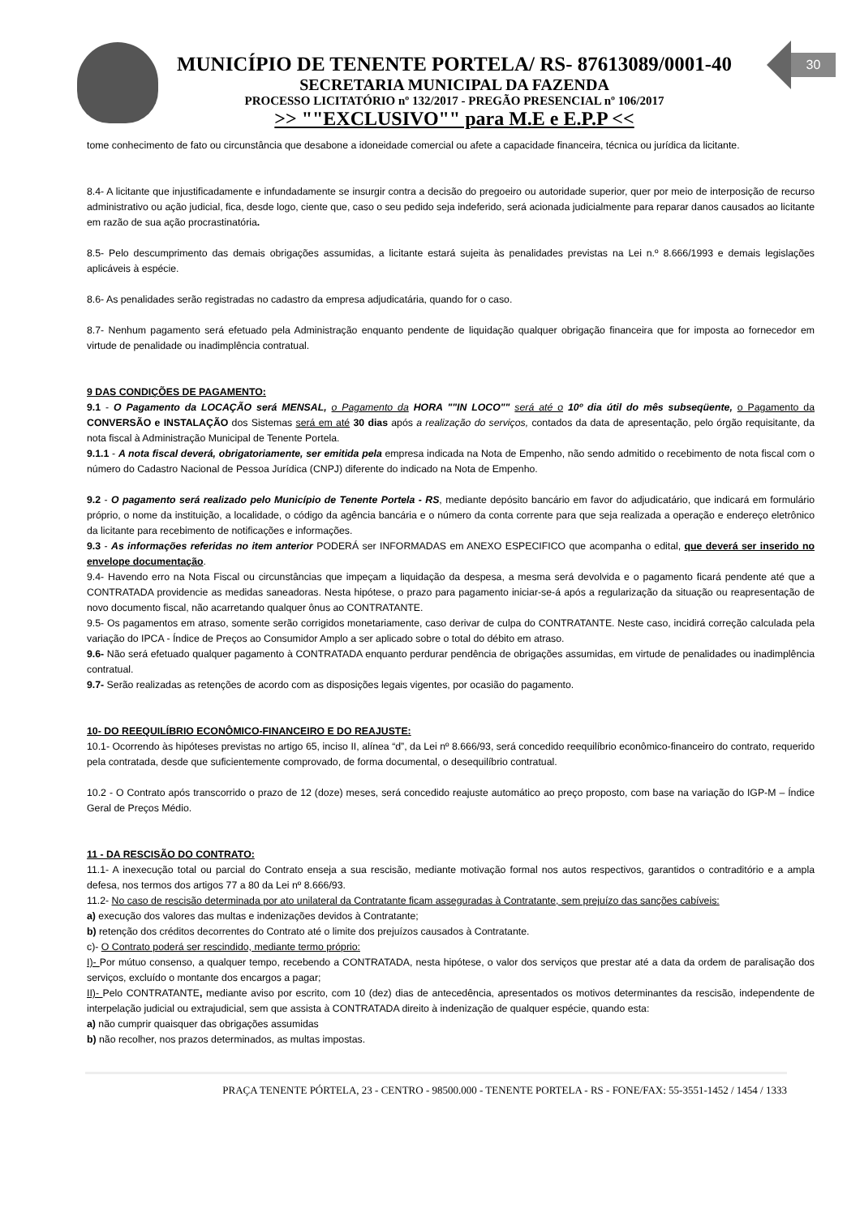30
MUNICÍPIO DE TENENTE PORTELA/ RS- 87613089/0001-40
SECRETARIA MUNICIPAL DA FAZENDA
PROCESSO LICITATÓRIO nº 132/2017 - PREGÃO PRESENCIAL nº 106/2017
>> ""EXCLUSIVO"" para M.E e E.P.P <<
tome conhecimento de fato ou circunstância que desabone a idoneidade comercial ou afete a capacidade financeira, técnica ou jurídica da licitante.
8.4- A licitante que injustificadamente e infundadamente se insurgir contra a decisão do pregoeiro ou autoridade superior, quer por meio de interposição de recurso administrativo ou ação judicial, fica, desde logo, ciente que, caso o seu pedido seja indeferido, será acionada judicialmente para reparar danos causados ao licitante em razão de sua ação procrastinatória.
8.5- Pelo descumprimento das demais obrigações assumidas, a licitante estará sujeita às penalidades previstas na Lei n.º 8.666/1993 e demais legislações aplicáveis à espécie.
8.6- As penalidades serão registradas no cadastro da empresa adjudicatária, quando for o caso.
8.7- Nenhum pagamento será efetuado pela Administração enquanto pendente de liquidação qualquer obrigação financeira que for imposta ao fornecedor em virtude de penalidade ou inadimplência contratual.
9 DAS CONDIÇÕES DE PAGAMENTO:
9.1 - O Pagamento da LOCAÇÃO será MENSAL, o Pagamento da HORA ""IN LOCO"" será até o 10º dia útil do mês subseqüente, o Pagamento da CONVERSÃO e INSTALAÇÃO dos Sistemas será em até 30 dias após a realização do serviços, contados da data de apresentação, pelo órgão requisitante, da nota fiscal à Administração Municipal de Tenente Portela.
9.1.1 - A nota fiscal deverá, obrigatoriamente, ser emitida pela empresa indicada na Nota de Empenho, não sendo admitido o recebimento de nota fiscal com o número do Cadastro Nacional de Pessoa Jurídica (CNPJ) diferente do indicado na Nota de Empenho.
9.2 - O pagamento será realizado pelo Município de Tenente Portela - RS, mediante depósito bancário em favor do adjudicatário, que indicará em formulário próprio, o nome da instituição, a localidade, o código da agência bancária e o número da conta corrente para que seja realizada a operação e endereço eletrônico da licitante para recebimento de notificações e informações.
9.3 - As informações referidas no item anterior PODERÁ ser INFORMADAS em ANEXO ESPECIFICO que acompanha o edital, que deverá ser inserido no envelope documentação.
9.4- Havendo erro na Nota Fiscal ou circunstâncias que impeçam a liquidação da despesa, a mesma será devolvida e o pagamento ficará pendente até que a CONTRATADA providencie as medidas saneadoras. Nesta hipótese, o prazo para pagamento iniciar-se-á após a regularização da situação ou reapresentação de novo documento fiscal, não acarretando qualquer ônus ao CONTRATANTE.
9.5- Os pagamentos em atraso, somente serão corrigidos monetariamente, caso derivar de culpa do CONTRATANTE. Neste caso, incidirá correção calculada pela variação do IPCA - Índice de Preços ao Consumidor Amplo a ser aplicado sobre o total do débito em atraso.
9.6- Não será efetuado qualquer pagamento à CONTRATADA enquanto perdurar pendência de obrigações assumidas, em virtude de penalidades ou inadimplência contratual.
9.7- Serão realizadas as retenções de acordo com as disposições legais vigentes, por ocasião do pagamento.
10- DO REEQUILÍBRIO ECONÔMICO-FINANCEIRO E DO REAJUSTE:
10.1- Ocorrendo às hipóteses previstas no artigo 65, inciso II, alínea “d”, da Lei nº 8.666/93, será concedido reequilíbrio econômico-financeiro do contrato, requerido pela contratada, desde que suficientemente comprovado, de forma documental, o desequilíbrio contratual.
10.2 - O Contrato após transcorrido o prazo de 12 (doze) meses, será concedido reajuste automático ao preço proposto, com base na variação do IGP-M – Índice Geral de Preços Médio.
11 - DA RESCISÃO DO CONTRATO:
11.1- A inexecução total ou parcial do Contrato enseja a sua rescisão, mediante motivação formal nos autos respectivos, garantidos o contraditório e a ampla defesa, nos termos dos artigos 77 a 80 da Lei nº 8.666/93.
11.2- No caso de rescisão determinada por ato unilateral da Contratante ficam asseguradas à Contratante, sem prejuízo das sanções cabíveis:
a) execução dos valores das multas e indenizações devidos à Contratante;
b) retenção dos créditos decorrentes do Contrato até o limite dos prejuízos causados à Contratante.
c)- O Contrato poderá ser rescindido, mediante termo próprio:
I)- Por mútuo consenso, a qualquer tempo, recebendo a CONTRATADA, nesta hipótese, o valor dos serviços que prestar até a data da ordem de paralisação dos serviços, excluído o montante dos encargos a pagar;
II)- Pelo CONTRATANTE, mediante aviso por escrito, com 10 (dez) dias de antecedência, apresentados os motivos determinantes da rescisão, independente de interpelação judicial ou extrajudicial, sem que assista à CONTRATADA direito à indenização de qualquer espécie, quando esta:
a) não cumprir quaisquer das obrigações assumidas
b) não recolher, nos prazos determinados, as multas impostas.
PRAÇA TENENTE PÓRTELA, 23 - CENTRO - 98500.000 - TENENTE PORTELA - RS - FONE/FAX: 55-3551-1452 / 1454 / 1333